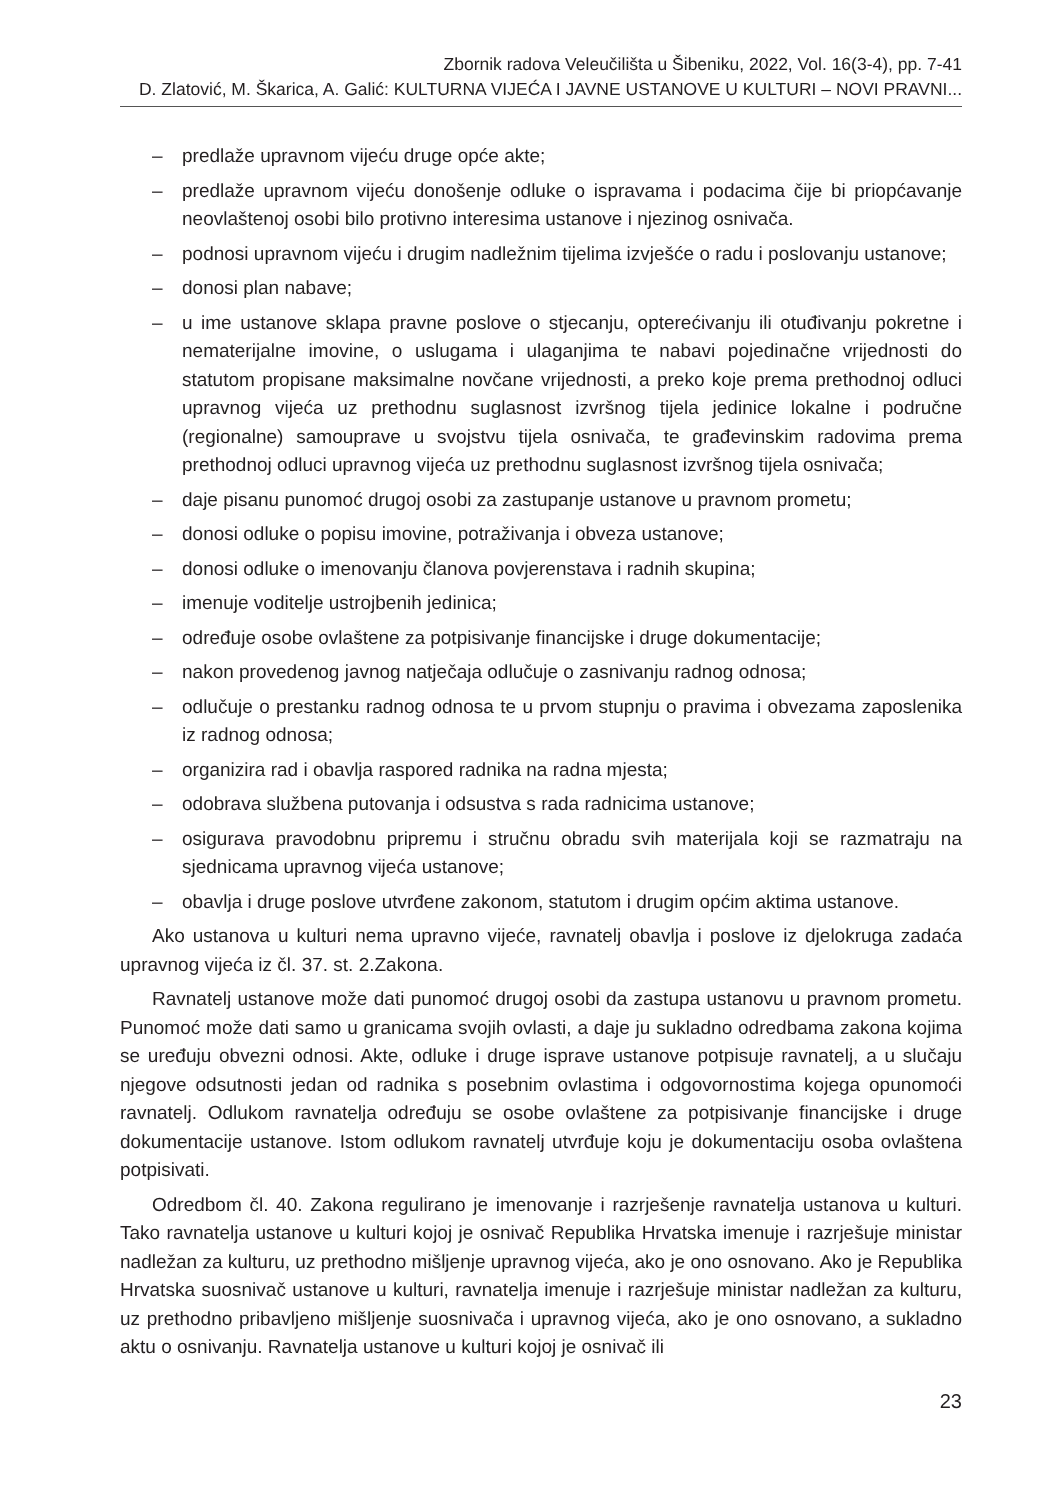Zbornik radova Veleučilišta u Šibeniku, 2022, Vol. 16(3-4), pp. 7-41
D. Zlatović, M. Škarica, A. Galić: KULTURNA VIJEĆA I JAVNE USTANOVE U KULTURI – NOVI PRAVNI...
– predlaže upravnom vijeću druge opće akte;
– predlaže upravnom vijeću donošenje odluke o ispravama i podacima čije bi priopćavanje neovlaštenoj osobi bilo protivno interesima ustanove i njezinog osnivača.
– podnosi upravnom vijeću i drugim nadležnim tijelima izvješće o radu i poslovanju ustanove;
– donosi plan nabave;
– u ime ustanove sklapa pravne poslove o stjecanju, opterećivanju ili otuđivanju pokretne i nematerijalne imovine, o uslugama i ulaganjima te nabavi pojedinačne vrijednosti do statutom propisane maksimalne novčane vrijednosti, a preko koje prema prethodnoj odluci upravnog vijeća uz prethodnu suglasnost izvršnog tijela jedinice lokalne i područne (regionalne) samouprave u svojstvu tijela osnivača, te građevinskim radovima prema prethodnoj odluci upravnog vijeća uz prethodnu suglasnost izvršnog tijela osnivača;
– daje pisanu punomoć drugoj osobi za zastupanje ustanove u pravnom prometu;
– donosi odluke o popisu imovine, potraživanja i obveza ustanove;
– donosi odluke o imenovanju članova povjerenstava i radnih skupina;
– imenuje voditelje ustrojbenih jedinica;
– određuje osobe ovlaštene za potpisivanje financijske i druge dokumentacije;
– nakon provedenog javnog natječaja odlučuje o zasnivanju radnog odnosa;
– odlučuje o prestanku radnog odnosa te u prvom stupnju o pravima i obvezama zaposlenika iz radnog odnosa;
– organizira rad i obavlja raspored radnika na radna mjesta;
– odobrava službena putovanja i odsustva s rada radnicima ustanove;
– osigurava pravodobnu pripremu i stručnu obradu svih materijala koji se razmatraju na sjednicama upravnog vijeća ustanove;
– obavlja i druge poslove utvrđene zakonom, statutom i drugim općim aktima ustanove.
Ako ustanova u kulturi nema upravno vijeće, ravnatelj obavlja i poslove iz djelokruga zadaća upravnog vijeća iz čl. 37. st. 2.Zakona.
Ravnatelj ustanove može dati punomoć drugoj osobi da zastupa ustanovu u pravnom prometu. Punomoć može dati samo u granicama svojih ovlasti, a daje ju sukladno odredbama zakona kojima se uređuju obvezni odnosi. Akte, odluke i druge isprave ustanove potpisuje ravnatelj, a u slučaju njegove odsutnosti jedan od radnika s posebnim ovlastima i odgovornostima kojega opunomoći ravnatelj. Odlukom ravnatelja određuju se osobe ovlaštene za potpisivanje financijske i druge dokumentacije ustanove. Istom odlukom ravnatelj utvrđuje koju je dokumentaciju osoba ovlaštena potpisivati.
Odredbom čl. 40. Zakona regulirano je imenovanje i razrješenje ravnatelja ustanova u kulturi. Tako ravnatelja ustanove u kulturi kojoj je osnivač Republika Hrvatska imenuje i razrješuje ministar nadležan za kulturu, uz prethodno mišljenje upravnog vijeća, ako je ono osnovano. Ako je Republika Hrvatska suosnivač ustanove u kulturi, ravnatelja imenuje i razrješuje ministar nadležan za kulturu, uz prethodno pribavljeno mišljenje suosnivača i upravnog vijeća, ako je ono osnovano, a sukladno aktu o osnivanju. Ravnatelja ustanove u kulturi kojoj je osnivač ili
23